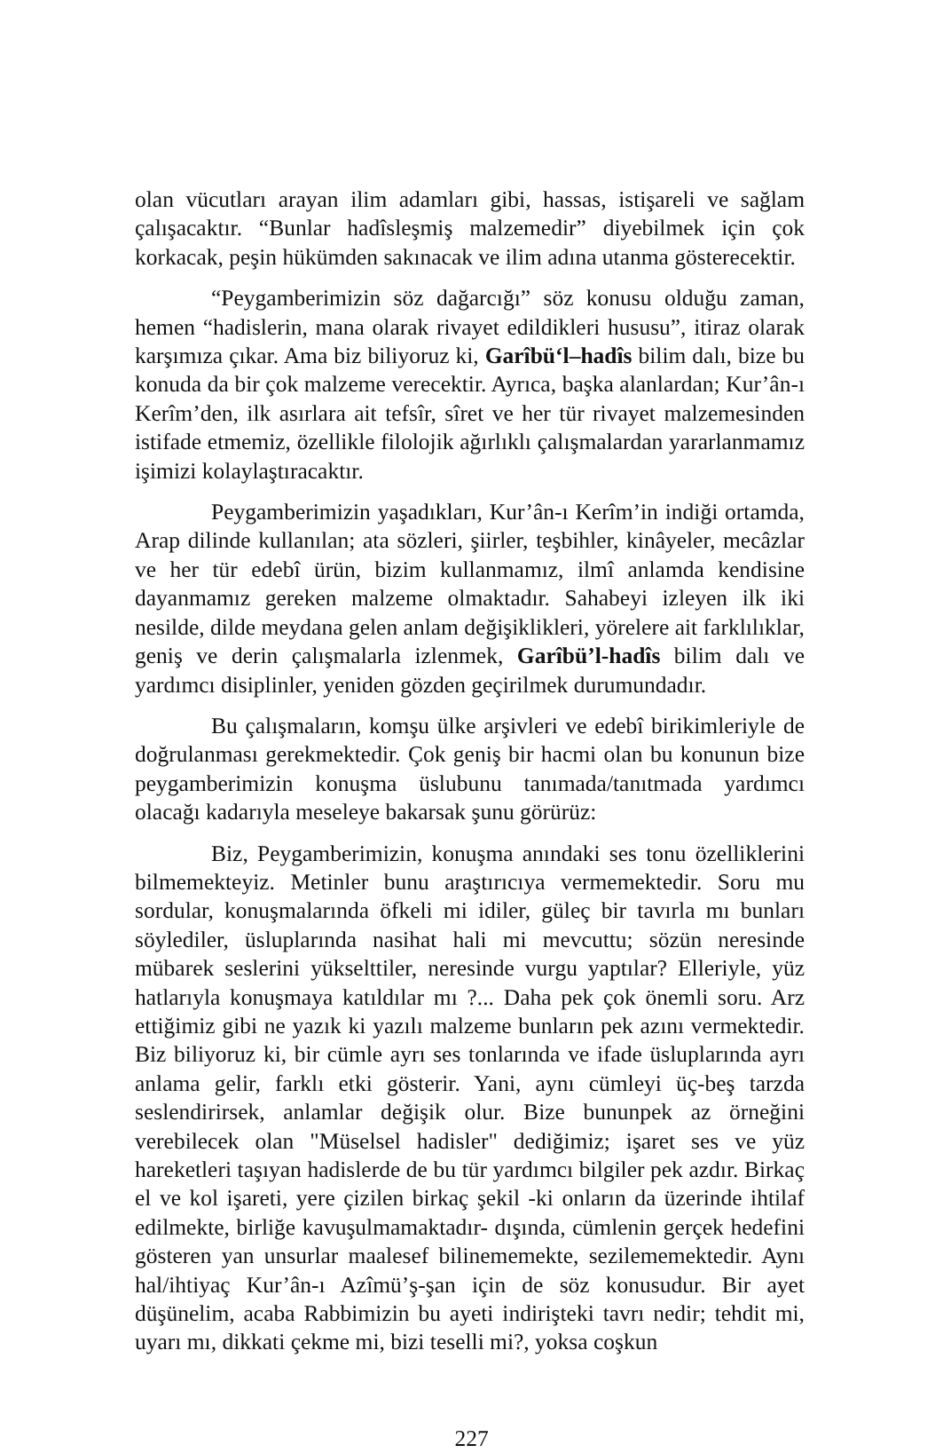olan vücutları arayan ilim adamları gibi, hassas, istişareli ve sağlam çalışacaktır. “Bunlar hadîsleşmiş malzemedir” diyebilmek için çok korkacak, peşin hükümden sakınacak ve ilim adına utanma gösterecektir.
“Peygamberimizin söz dağarcığı” söz konusu olduğu zaman, hemen “hadislerin, mana olarak rivayet edildikleri hususu”, itiraz olarak karşımıza çıkar. Ama biz biliyoruz ki, Garîbü‘l–hadîs bilim dalı, bize bu konuda da bir çok malzeme verecektir. Ayrıca, başka alanlardan; Kur’ân-ı Kerîm’den, ilk asırlara ait tefsîr, sîret ve her tür rivayet malzemesinden istifade etmemiz, özellikle filolojik ağırlıklı çalışmalardan yararlanmamız işimizi kolaylaştıracaktır.
Peygamberimizin yaşadıkları, Kur’ân-ı Kerîm’in indiği ortamda, Arap dilinde kullanılan; ata sözleri, şiirler, teşbihler, kinâyeler, mecâzlar ve her tür edebî ürün, bizim kullanmamız, ilmî anlamda kendisine dayanmamız gereken malzeme olmaktadır. Sahabeyi izleyen ilk iki nesilde, dilde meydana gelen anlam değişiklikleri, yörelere ait farklılıklar, geniş ve derin çalışmalarla izlenmek, Garîbü’l-hadîs bilim dalı ve yardımcı disiplinler, yeniden gözden geçirilmek durumundadır.
Bu çalışmaların, komşu ülke arşivleri ve edebî birikimleriyle de doğrulanması gerekmektedir. Çok geniş bir hacmi olan bu konunun bize peygamberimizin konuşma üslubunu tanımada/tanıtmada yardımcı olacağı kadarıyla meseleye bakarsak şunu görürüz:
Biz, Peygamberimizin, konuşma anındaki ses tonu özelliklerini bilmemekteyiz. Metinler bunu araştırıcıya vermemektedir. Soru mu sordular, konuşmalarında öfkeli mi idiler, güleç bir tavırla mı bunları söylediler, üsluplarında nasihat hali mi mevcuttu; sözün neresinde mübarek seslerini yükselttiler, neresinde vurgu yaptılar? Elleriyle, yüz hatlarıyla konuşmaya katıldılar mı ?... Daha pek çok önemli soru. Arz ettiğimiz gibi ne yazık ki yazılı malzeme bunların pek azını vermektedir. Biz biliyoruz ki, bir cümle ayrı ses tonlarında ve ifade üsluplarında ayrı anlama gelir, farklı etki gösterir. Yani, aynı cümleyi üç-beş tarzda seslendirirsek, anlamlar değişik olur. Bize bununpek az örneğini verebilecek olan "Müselsel hadisler" dediğimiz; işaret ses ve yüz hareketleri taşıyan hadislerde de bu tür yardımcı bilgiler pek azdır. Birkaç el ve kol işareti, yere çizilen birkaç şekil -ki onların da üzerinde ihtilaf edilmekte, birliğe kavuşulmamaktadır- dışında, cümlenin gerçek hedefini gösteren yan unsurlar maalesef bilinememekte, sezilememektedir. Aynı hal/ihtiyaç Kur’ân-ı Azîmü’ş-şan için de söz konusudur. Bir ayet düşünelim, acaba Rabbimizin bu ayeti indirişteki tavrı nedir; tehdit mi, uyarı mı, dikkati çekme mi, bizi teselli mi?, yoksa coşkun
227